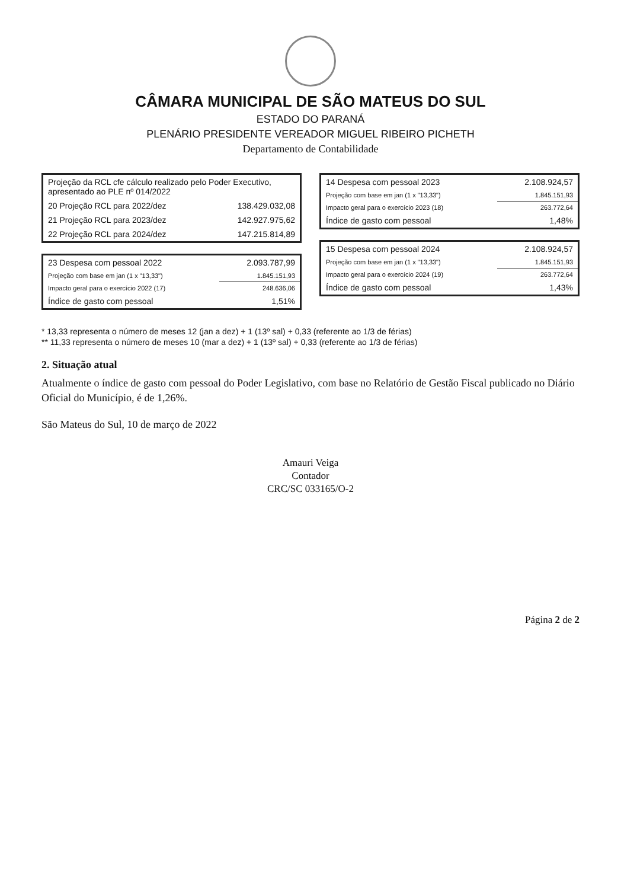CÂMARA MUNICIPAL DE SÃO MATEUS DO SUL
ESTADO DO PARANÁ
PLENÁRIO PRESIDENTE VEREADOR MIGUEL RIBEIRO PICHETH
Departamento de Contabilidade
| Projeção da RCL cfe cálculo realizado pelo Poder Executivo, apresentado ao PLE nº 014/2022 | |
| 20 Projeção RCL para 2022/dez | 138.429.032,08 |
| 21 Projeção RCL para 2023/dez | 142.927.975,62 |
| 22 Projeção RCL para 2024/dez | 147.215.814,89 |
| 23 Despesa com pessoal 2022 | 2.093.787,99 |
| Projeção com base em jan (1 x "13,33") | 1.845.151,93 |
| Impacto geral para o exercício 2022 (17) | 248.636,06 |
| Índice de gasto com pessoal | 1,51% |
| 14 Despesa com pessoal 2023 | 2.108.924,57 |
| Projeção com base em jan (1 x "13,33") | 1.845.151,93 |
| Impacto geral para o exercício 2023 (18) | 263.772,64 |
| Índice de gasto com pessoal | 1,48% |
| 15 Despesa com pessoal 2024 | 2.108.924,57 |
| Projeção com base em jan (1 x "13,33") | 1.845.151,93 |
| Impacto geral para o exercício 2024 (19) | 263.772,64 |
| Índice de gasto com pessoal | 1,43% |
* 13,33 representa o número de meses 12 (jan a dez) + 1 (13º sal) + 0,33 (referente ao 1/3 de férias)
** 11,33 representa o número de meses 10 (mar a dez) + 1 (13º sal) + 0,33 (referente ao 1/3 de férias)
2. Situação atual
Atualmente o índice de gasto com pessoal do Poder Legislativo, com base no Relatório de Gestão Fiscal publicado no Diário Oficial do Município, é de 1,26%.
São Mateus do Sul, 10 de março de 2022
Amauri Veiga
Contador
CRC/SC 033165/O-2
Página 2 de 2